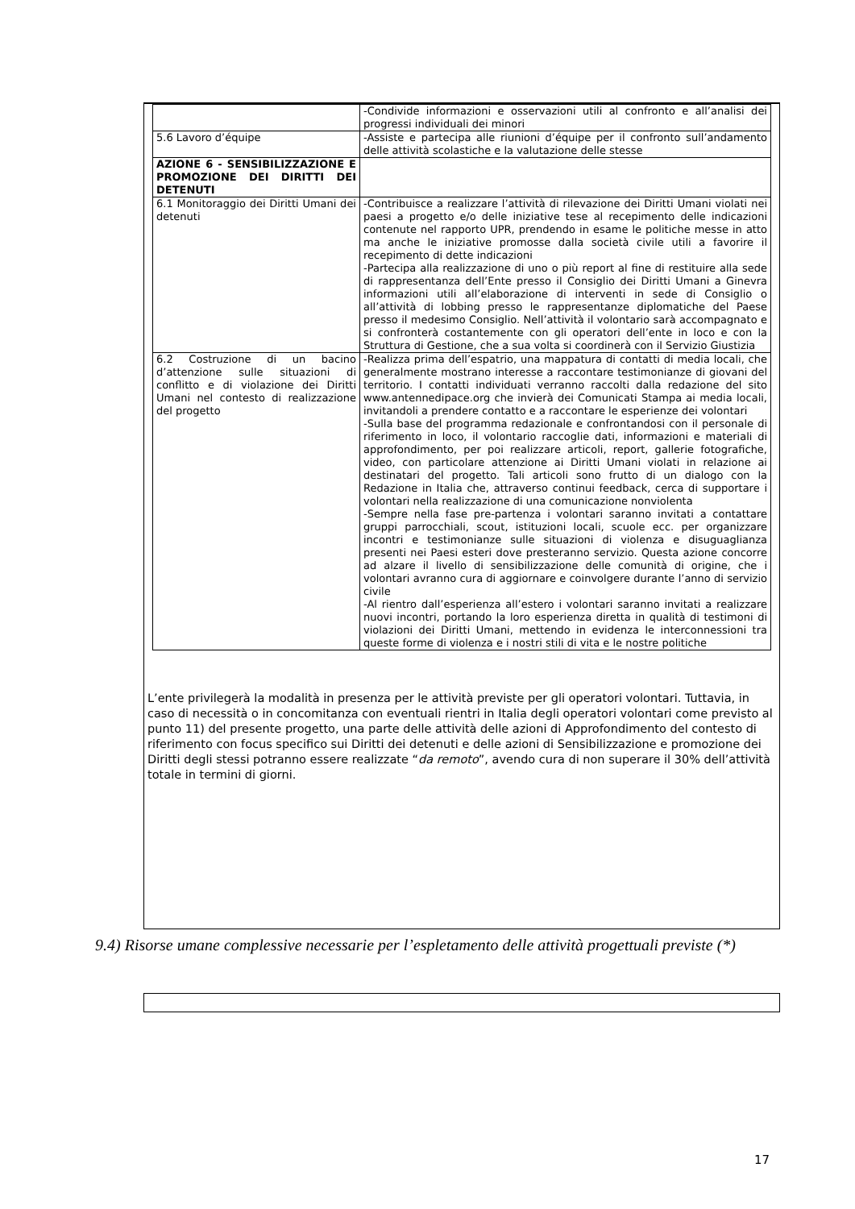| | -Condivide informazioni e osservazioni utili al confronto e all’analisi dei progressi individuali dei minori |
| 5.6 Lavoro d’équipe | -Assiste e partecipa alle riunioni d’équipe per il confronto sull’andamento delle attività scolastiche e la valutazione delle stesse |
| AZIONE 6 - SENSIBILIZZAZIONE E PROMOZIONE DEI DIRITTI DEI DETENUTI | |
| 6.1 Monitoraggio dei Diritti Umani dei detenuti | -Contribuisce a realizzare l’attività di rilevazione dei Diritti Umani violati nei paesi a progetto e/o delle iniziative tese al recepimento delle indicazioni contenute nel rapporto UPR, prendendo in esame le politiche messe in atto ma anche le iniziative promosse dalla società civile utili a favorire il recepimento di dette indicazioni -Partecipa alla realizzazione di uno o più report al fine di restituire alla sede di rappresentanza dell’Ente presso il Consiglio dei Diritti Umani a Ginevra informazioni utili all’elaborazione di interventi in sede di Consiglio o all’attività di lobbing presso le rappresentanze diplomatiche del Paese presso il medesimo Consiglio. Nell’attività il volontario sarà accompagnato e si confronterà costantemente con gli operatori dell’ente in loco e con la Struttura di Gestione, che a sua volta si coordinerà con il Servizio Giustizia |
| 6.2 Costruzione di un bacino d’attenzione sulle situazioni di conflitto e di violazione dei Diritti Umani nel contesto di realizzazione del progetto | -Realizza prima dell’espatrio, una mappatura di contatti di media locali, che generalmente mostrano interesse a raccontare testimonianze di giovani del territorio. I contatti individuati verranno raccolti dalla redazione del sito www.antennedipace.org che invierà dei Comunicati Stampa ai media locali, invitandoli a prendere contatto e a raccontare le esperienze dei volontari -Sulla base del programma redazionale e confrontandosi con il personale di riferimento in loco, il volontario raccoglie dati, informazioni e materiali di approfondimento, per poi realizzare articoli, report, gallerie fotografiche, video, con particolare attenzione ai Diritti Umani violati in relazione ai destinatari del progetto. Tali articoli sono frutto di un dialogo con la Redazione in Italia che, attraverso continui feedback, cerca di supportare i volontari nella realizzazione di una comunicazione nonviolenta -Sempre nella fase pre-partenza i volontari saranno invitati a contattare gruppi parrocchiali, scout, istituzioni locali, scuole ecc. per organizzare incontri e testimonianze sulle situazioni di violenza e disuguaglianza presenti nei Paesi esteri dove presteranno servizio. Questa azione concorre ad alzare il livello di sensibilizzazione delle comunità di origine, che i volontari avranno cura di aggiornare e coinvolgere durante l’anno di servizio civile -Al rientro dall’esperienza all’estero i volontari saranno invitati a realizzare nuovi incontri, portando la loro esperienza diretta in qualità di testimoni di violazioni dei Diritti Umani, mettendo in evidenza le interconnessioni tra queste forme di violenza e i nostri stili di vita e le nostre politiche |
L’ente privilegerà la modalità in presenza per le attività previste per gli operatori volontari. Tuttavia, in caso di necessità o in concomitanza con eventuali rientri in Italia degli operatori volontari come previsto al punto 11) del presente progetto, una parte delle attività delle azioni di Approfondimento del contesto di riferimento con focus specifico sui Diritti dei detenuti e delle azioni di Sensibilizzazione e promozione dei Diritti degli stessi potranno essere realizzate “da remoto”, avendo cura di non superare il 30% dell’attività totale in termini di giorni.
9.4) Risorse umane complessive necessarie per l’espletamento delle attività progettuali previste (*)
17